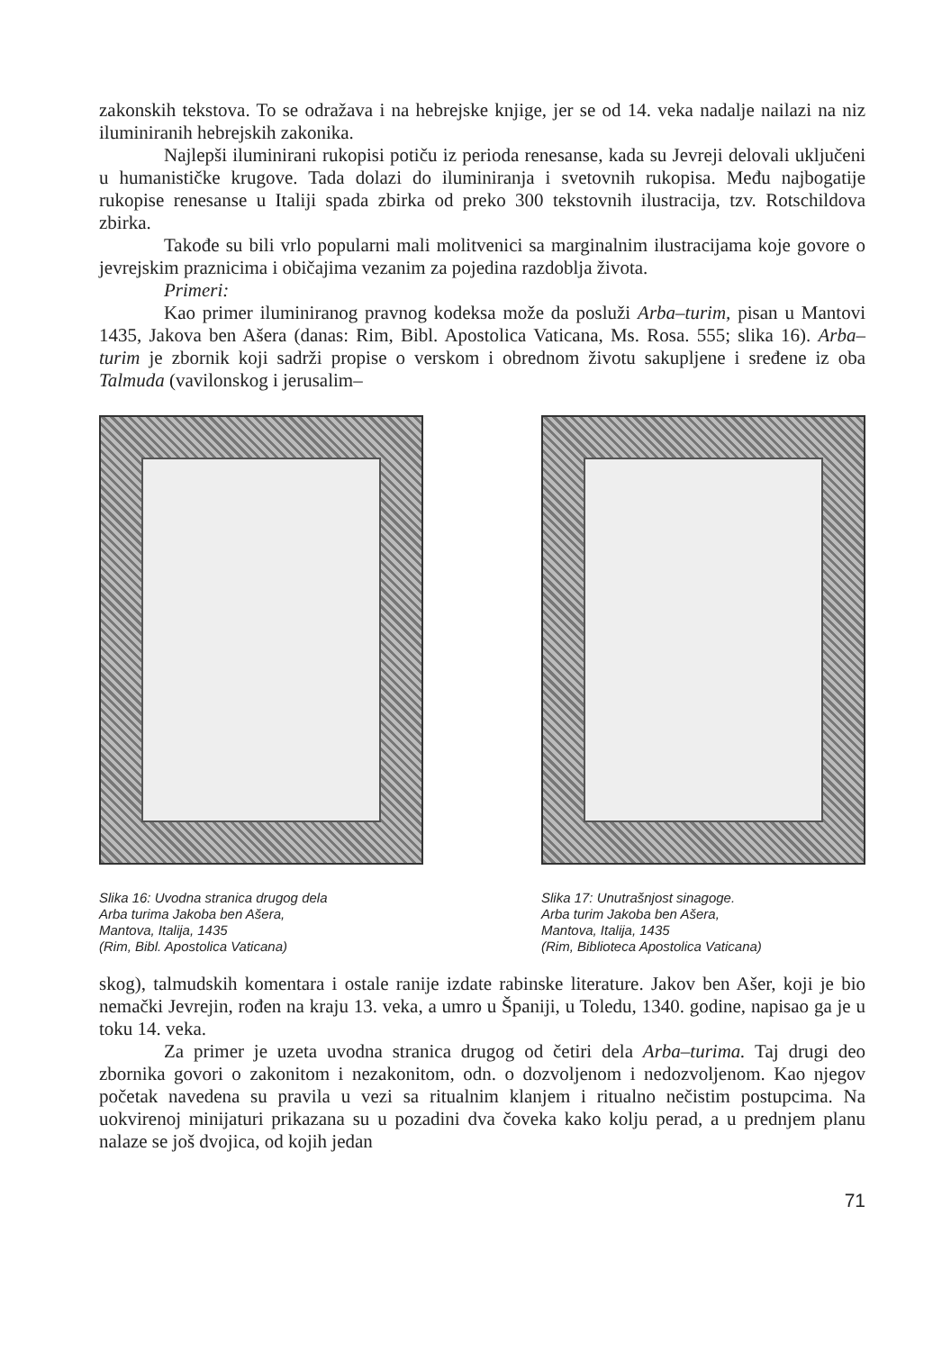zakonskih tekstova. To se odražava i na hebrejske knjige, jer se od 14. veka nadalje nailazi na niz iluminiranih hebrejskih zakonika.
Najlepši iluminirani rukopisi potiču iz perioda renesanse, kada su Jevreji delovali uključeni u humanističke krugove. Tada dolazi do iluminiranja i svetovnih rukopisa. Među najbogatije rukopise renesanse u Italiji spada zbirka od preko 300 tekstovnih ilustracija, tzv. Rotschildova zbirka.
Takođe su bili vrlo popularni mali molitvenici sa marginalnim ilustracijama koje govore o jevrejskim praznicima i običajima vezanim za pojedina razdoblja života.
Primeri:
Kao primer iluminiranog pravnog kodeksa može da posluži Arba–turim, pisan u Mantovi 1435, Jakova ben Ašera (danas: Rim, Bibl. Apostolica Vaticana, Ms. Rosa. 555; slika 16). Arba–turim je zbornik koji sadrži propise o verskom i obrednom životu sakupljene i sređene iz oba Talmuda (vavilonskog i jerusalim–
Slika 16: Uvodna stranica drugog dela
Arba turima Jakoba ben Ašera,
Mantova, Italija, 1435
(Rim, Bibl. Apostolica Vaticana)
Slika 17: Unutrašnjost sinagoge.
Arba turim Jakoba ben Ašera,
Mantova, Italija, 1435
(Rim, Biblioteca Apostolica Vaticana)
skog), talmudskih komentara i ostale ranije izdate rabinske literature. Jakov ben Ašer, koji je bio nemački Jevrejin, rođen na kraju 13. veka, a umro u Španiji, u Toledu, 1340. godine, napisao ga je u toku 14. veka.
Za primer je uzeta uvodna stranica drugog od četiri dela Arba–turima. Taj drugi deo zbornika govori o zakonitom i nezakonitom, odn. o dozvoljenom i nedozvoljenom. Kao njegov početak navedena su pravila u vezi sa ritualnim klanjem i ritualno nečistim postupcima. Na uokvirenoj minijaturi prikazana su u pozadini dva čoveka kako kolju perad, a u prednjem planu nalaze se još dvojica, od kojih jedan
71